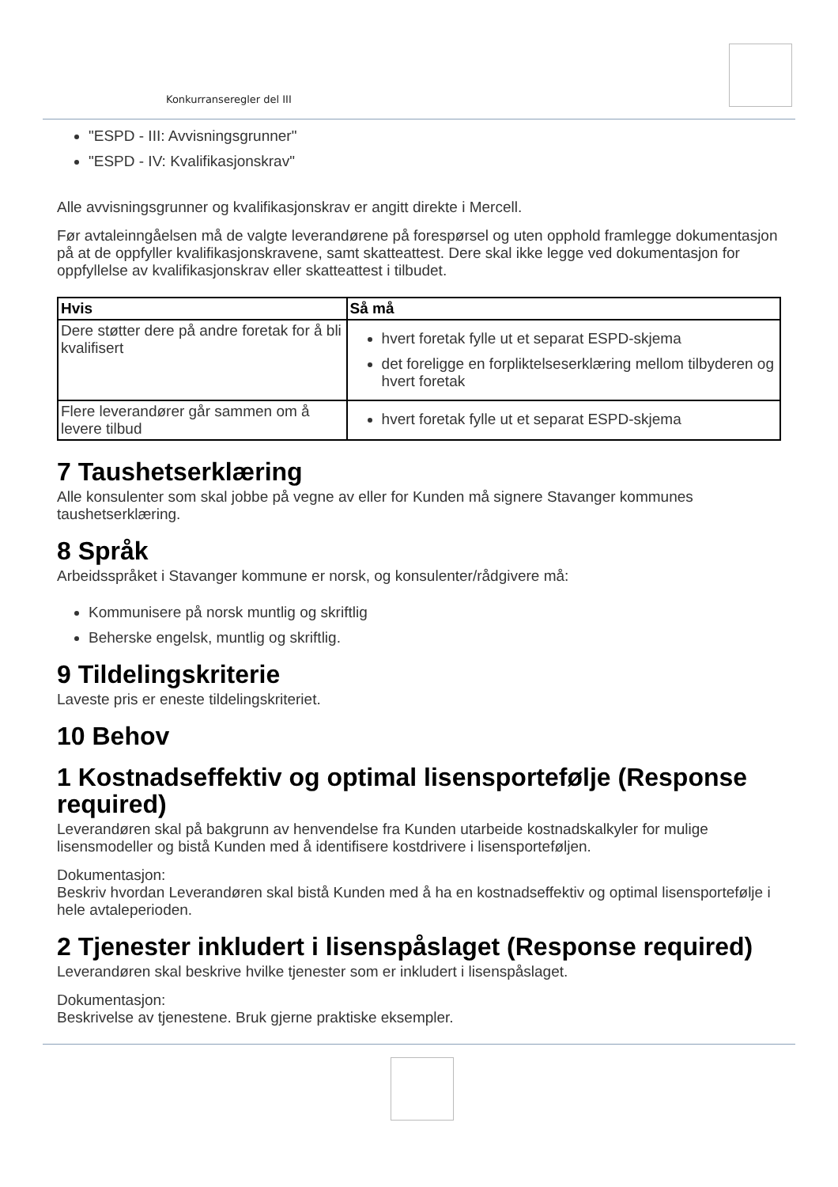Konkurranseregler del III
"ESPD - III: Avvisningsgrunner"
"ESPD - IV: Kvalifikasjonskrav"
Alle avvisningsgrunner og kvalifikasjonskrav er angitt direkte i Mercell.
Før avtaleinngåelsen må de valgte leverandørene på forespørsel og uten opphold framlegge dokumentasjon på at de oppfyller kvalifikasjonskravene, samt skatteattest. Dere skal ikke legge ved dokumentasjon for oppfyllelse av kvalifikasjonskrav eller skatteattest i tilbudet.
| Hvis | Så må |
| --- | --- |
| Dere støtter dere på andre foretak for å bli kvalifisert | hvert foretak fylle ut et separat ESPD-skjema det foreligge en forpliktelseserklæring mellom tilbyderen og hvert foretak |
| Flere leverandører går sammen om å levere tilbud | hvert foretak fylle ut et separat ESPD-skjema |
7 Taushetserklæring
Alle konsulenter som skal jobbe på vegne av eller for Kunden må signere Stavanger kommunes taushetserklæring.
8 Språk
Arbeidsspråket i Stavanger kommune er norsk, og konsulenter/rådgivere må:
Kommunisere på norsk muntlig og skriftlig
Beherske engelsk, muntlig og skriftlig.
9 Tildelingskriterie
Laveste pris er eneste tildelingskriteriet.
10 Behov
1 Kostnadseffektiv og optimal lisensportefølje (Response required)
Leverandøren skal på bakgrunn av henvendelse fra Kunden utarbeide kostnadskalkyler for mulige lisensmodeller og bistå Kunden med å identifisere kostdrivere i lisensporteføljen.
Dokumentasjon:
Beskriv hvordan Leverandøren skal bistå Kunden med å ha en kostnadseffektiv og optimal lisensportefølje i hele avtaleperioden.
2 Tjenester inkludert i lisenspåslaget (Response required)
Leverandøren skal beskrive hvilke tjenester som er inkludert i lisenspåslaget.
Dokumentasjon:
Beskrivelse av tjenestene. Bruk gjerne praktiske eksempler.